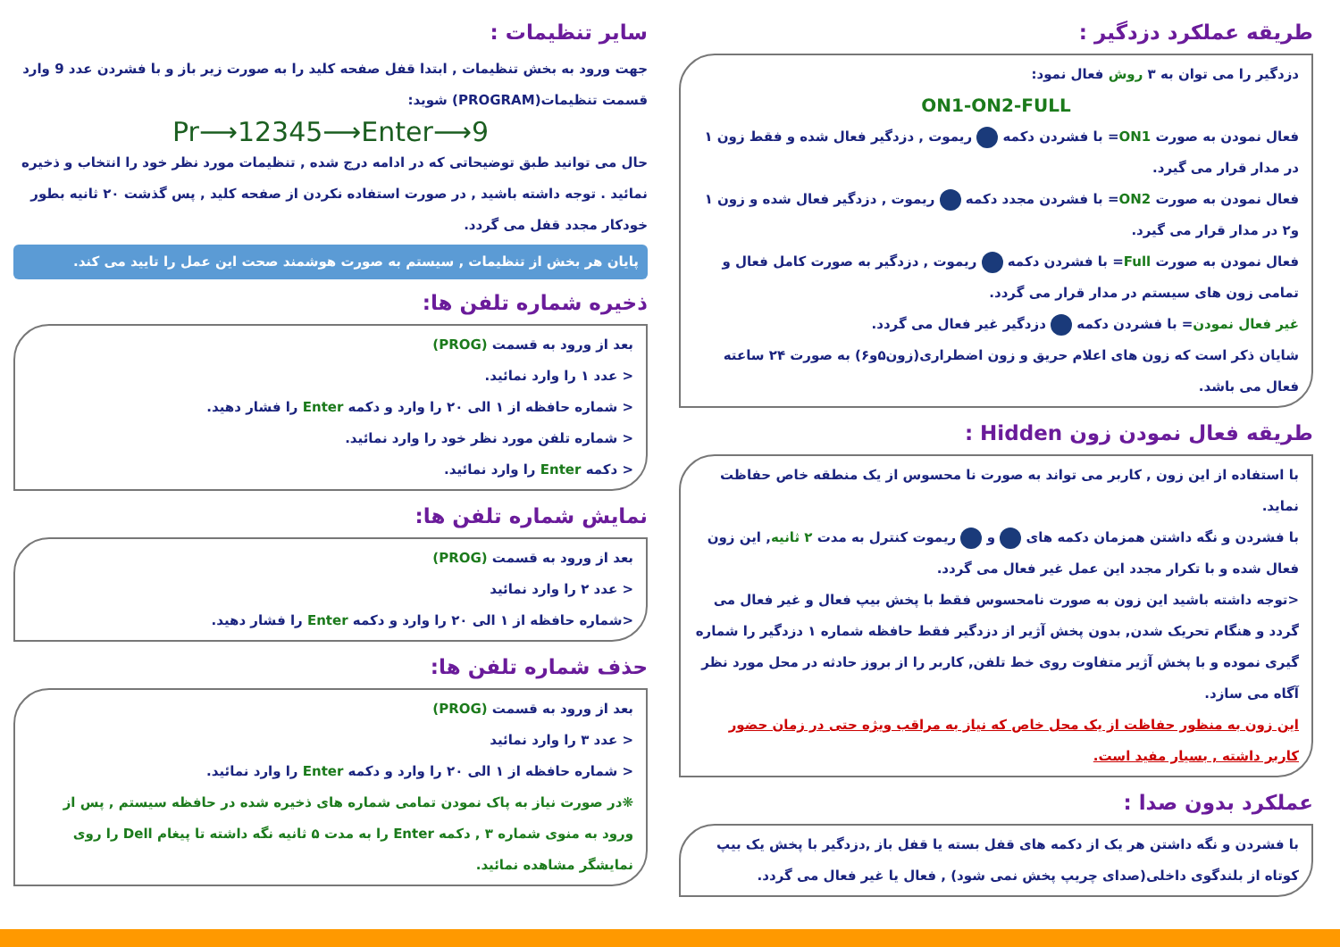طریقه عملکرد دزدگیر :
دزدگیر را می توان به ۳ روش فعال نمود:
ON1-ON2-FULL
فعال نمودن به صورت ON1= با فشردن دکمه ریموت , دزدگیر فعال شده و فقط زون ۱ در مدار قرار می گیرد.
فعال نمودن به صورت ON2= با فشردن مجدد دکمه ریموت , دزدگیر فعال شده و زون ۱ و۲ در مدار قرار می گیرد.
فعال نمودن به صورت Full= با فشردن دکمه ریموت , دزدگیر به صورت کامل فعال و تمامی زون های سیستم در مدار قرار می گردد.
غیر فعال نمودن= با فشردن دکمه دزدگیر غیر فعال می گردد.
شایان ذکر است که زون های اعلام حریق و زون اضطراری(زون۵و۶) به صورت ۲۴ ساعته فعال می باشد.
طریقه فعال نمودن زون Hidden :
با استفاده از این زون , کاربر می تواند به صورت نا محسوس از یک منطقه خاص حفاظت نماید.
با فشردن و نگه داشتن همزمان دکمه های و ریموت کنترل به مدت ۲ ثانیه, این زون فعال شده و با تکرار مجدد این عمل غیر فعال می گردد.
<توجه داشته باشید این زون به صورت نامحسوس فقط با پخش بیپ فعال و غیر فعال می گردد و هنگام تحریک شدن, بدون پخش آژیر از دزدگیر فقط حافظه شماره ۱ دزدگیر را شماره گیری نموده و با پخش آژیر متفاوت روی خط تلفن, کاربر را از بروز حادثه در محل مورد نظر آگاه می سازد.
این زون به منظور حفاظت از یک محل خاص که نیاز به مراقب ویژه حتی در زمان حضور کاربر داشته , بسیار مفید است.
عملکرد بدون صدا :
با فشردن و نگه داشتن هر یک از دکمه های قفل بسته یا قفل باز ,دزدگیر با پخش یک بیپ کوتاه از بلندگوی داخلی(صدای چریپ پخش نمی شود) , فعال یا غیر فعال می گردد.
سایر تنظیمات :
جهت ورود به بخش تنظیمات , ابتدا قفل صفحه کلید را به صورت زیر باز و با فشردن عدد 9 وارد قسمت تنظیمات(PROGRAM) شوید:
Pr⟶12345⟶Enter⟶9
حال می توانید طبق توضیحاتی که در ادامه درج شده , تنظیمات مورد نظر خود را انتخاب و ذخیره نمائید . توجه داشته باشید , در صورت استفاده نکردن از صفحه کلید , پس گذشت ۲۰ ثانیه بطور خودکار مجدد قفل می گردد.
پایان هر بخش از تنظیمات , سیستم به صورت هوشمند صحت این عمل را تایید می کند.
ذخیره شماره تلفن ها:
بعد از ورود به قسمت (PROG)
< عدد ۱ را وارد نمائید.
< شماره حافظه از ۱ الی ۲۰ را وارد و دکمه Enter را فشار دهید.
< شماره تلفن مورد نظر خود را وارد نمائید.
< دکمه Enter را وارد نمائید.
نمایش شماره تلفن ها:
بعد از ورود به قسمت (PROG)
< عدد ۲ را وارد نمائید
<شماره حافظه از ۱ الی ۲۰ را وارد و دکمه Enter را فشار دهید.
حذف شماره تلفن ها:
بعد از ورود به قسمت (PROG)
< عدد ۳ را وارد نمائید
< شماره حافظه از ۱ الی ۲۰ را وارد و دکمه Enter را وارد نمائید.
❋در صورت نیاز به پاک نمودن تمامی شماره های ذخیره شده در حافظه سیستم , پس از ورود به منوی شماره ۳ , دکمه Enter را به مدت ۵ ثانیه نگه داشته تا پیغام Dell را روی نمایشگر مشاهده نمائید.